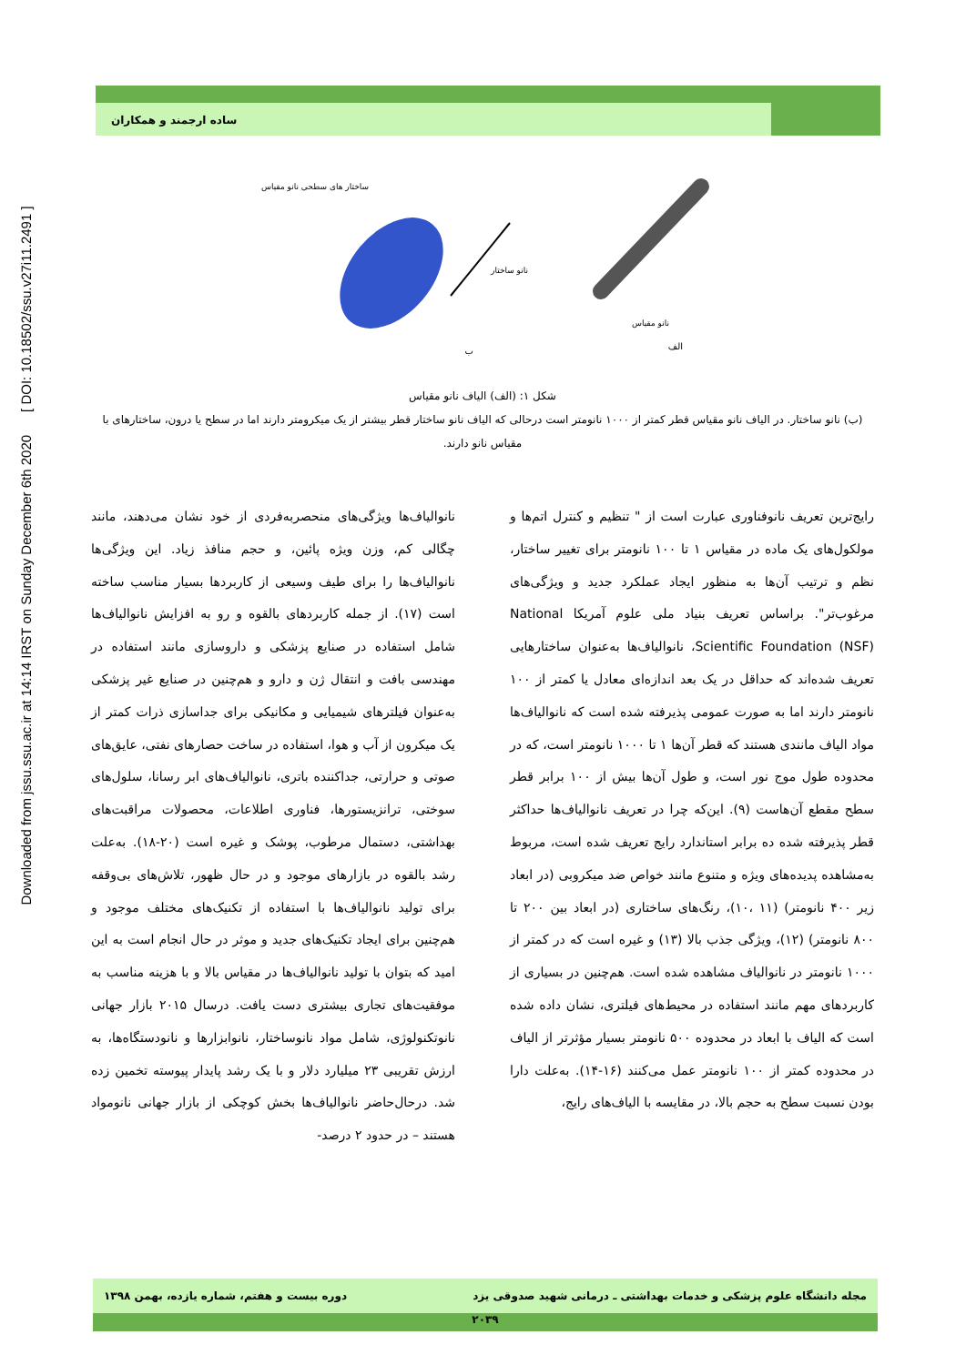Downloaded from jssu.ssu.ac.ir at 14:14 IRST on Sunday December 6th 2020 [ DOI: 10.18502/ssu.v27i11.2491 ]
ساده ارجمند و همکاران
ساختار های سطحی نانو مقیاس
نانو ساختار
نانو مقیاس
الف ب
شکل ۱: (الف) الیاف نانو مقیاس
(ب) نانو ساختار. در الیاف نانو مقیاس قطر کمتر از ۱۰۰۰ نانومتر است درحالی که الیاف نانو ساختار قطر بیشتر از یک میکرومتر دارند اما در سطح یا درون، ساختارهای با مقیاس نانو دارند.
رایج‌ترین تعریف نانوفناوری عبارت است از " تنظیم و کنترل اتم‌ها و مولکول‌های یک ماده در مقیاس ۱ تا ۱۰۰ نانومتر برای تغییر ساختار، نظم و ترتیب آن‌ها به منظور ایجاد عملکرد جدید و ویژگی‌های مرغوب‌تر". براساس تعریف بنیاد ملی علوم آمریکا National Scientific Foundation (NSF)، نانوالیاف‌ها به‌عنوان ساختارهایی تعریف شده‌اند که حداقل در یک بعد اندازه‌ای معادل یا کمتر از ۱۰۰ نانومتر دارند اما به صورت عمومی پذیرفته شده است که نانوالیاف‌ها مواد الیاف مانندی هستند که قطر آن‌ها ۱ تا ۱۰۰۰ نانومتر است، که در محدوده طول موج نور است، و طول آن‌ها بیش از ۱۰۰ برابر قطر سطح مقطع آن‌هاست (۹). این‌که چرا در تعریف نانوالیاف‌ها حداکثر قطر پذیرفته شده ده برابر استاندارد رایج تعریف شده است، مربوط به‌مشاهده پدیده‌های ویژه و متنوع مانند خواص ضد میکروبی (در ابعاد زیر ۴۰۰ نانومتر) (۱۱ ،۱۰)، رنگ‌های ساختاری (در ابعاد بین ۲۰۰ تا ۸۰۰ نانومتر) (۱۲)، ویژگی جذب بالا (۱۳) و غیره است که در کمتر از ۱۰۰۰ نانومتر در نانوالیاف مشاهده شده است. هم‌چنین در بسیاری از کاربردهای مهم مانند استفاده در محیط‌های فیلتری، نشان داده شده است که الیاف با ابعاد در محدوده ۵۰۰ نانومتر بسیار مؤثرتر از الیاف در محدوده کمتر از ۱۰۰ نانومتر عمل می‌کنند (۱۶-۱۴). به‌علت دارا بودن نسبت سطح به حجم بالا، در مقایسه با الیاف‌های رایج،
نانوالیاف‌ها ویژگی‌های منحصربه‌فردی از خود نشان می‌دهند، مانند چگالی کم، وزن ویژه پائین، و حجم منافذ زیاد. این ویژگی‌ها نانوالیاف‌ها را برای طیف وسیعی از کاربردها بسیار مناسب ساخته است (۱۷). از جمله کاربردهای بالقوه و رو به افزایش نانوالیاف‌ها شامل استفاده در صنایع پزشکی و داروسازی مانند استفاده در مهندسی بافت و انتقال ژن و دارو و هم‌چنین در صنایع غیر پزشکی به‌عنوان فیلترهای شیمیایی و مکانیکی برای جداسازی ذرات کمتر از یک میکرون از آب و هوا، استفاده در ساخت حصارهای نفتی، عایق‌های صوتی و حرارتی، جداکننده باتری، نانوالیاف‌های ابر رسانا، سلول‌های سوختی، ترانزیستورها، فناوری اطلاعات، محصولات مراقبت‌های بهداشتی، دستمال مرطوب، پوشک و غیره است (۲۰-۱۸). به‌علت رشد بالقوه در بازارهای موجود و در حال ظهور، تلاش‌های بی‌وقفه برای تولید نانوالیاف‌ها با استفاده از تکنیک‌های مختلف موجود و هم‌چنین برای ایجاد تکنیک‌های جدید و موثر در حال انجام است به این امید که بتوان با تولید نانوالیاف‌ها در مقیاس بالا و با هزینه مناسب به موفقیت‌های تجاری بیشتری دست یافت. درسال ۲۰۱۵ بازار جهانی نانوتکنولوژی، شامل مواد نانوساختار، نانوابزارها و نانودستگاه‌ها، به ارزش تقریبی ۲۳ میلیارد دلار و با یک رشد پایدار پیوسته تخمین زده شد. درحال‌حاضر نانوالیاف‌ها بخش کوچکی از بازار جهانی نانومواد هستند – در حدود ۲ درصد-
مجله دانشگاه علوم پزشکی و خدمات بهداشتی ـ درمانی شهید صدوقی یزد دوره بیست و هفتم، شماره یازده، بهمن ۱۳۹۸
۲۰۳۹